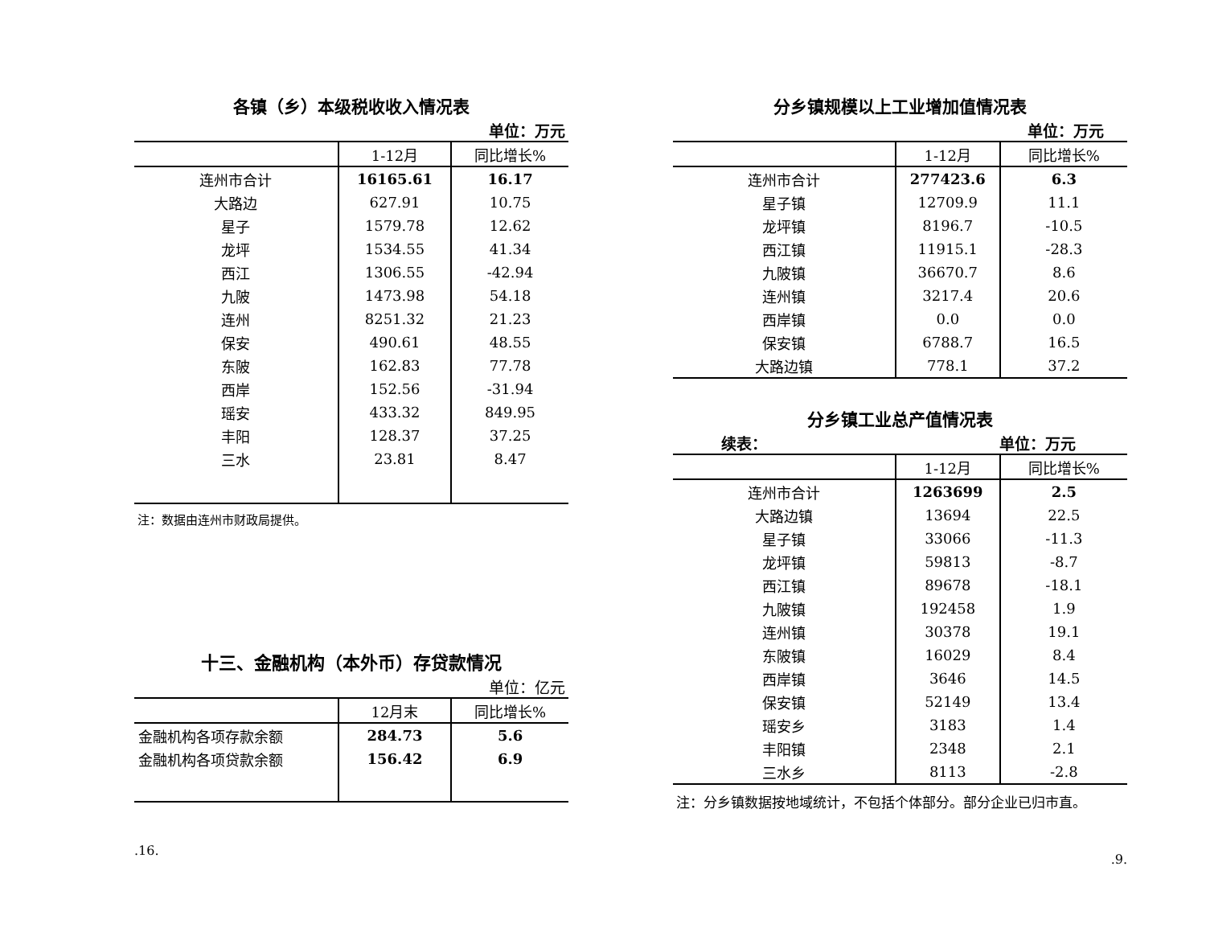各镇（乡）本级税收收入情况表
单位：万元
| | 1-12月 | 同比增长% |
| --- | --- | --- |
| 连州市合计 | 16165.61 | 16.17 |
| 大路边 | 627.91 | 10.75 |
| 星子 | 1579.78 | 12.62 |
| 龙坪 | 1534.55 | 41.34 |
| 西江 | 1306.55 | -42.94 |
| 九陂 | 1473.98 | 54.18 |
| 连州 | 8251.32 | 21.23 |
| 保安 | 490.61 | 48.55 |
| 东陂 | 162.83 | 77.78 |
| 西岸 | 152.56 | -31.94 |
| 瑶安 | 433.32 | 849.95 |
| 丰阳 | 128.37 | 37.25 |
| 三水 | 23.81 | 8.47 |
注：数据由连州市财政局提供。
十三、金融机构（本外币）存贷款情况
单位：亿元
| | 12月末 | 同比增长% |
| --- | --- | --- |
| 金融机构各项存款余额 | 284.73 | 5.6 |
| 金融机构各项贷款余额 | 156.42 | 6.9 |
.16.
分乡镇规模以上工业增加值情况表
单位：万元
| | 1-12月 | 同比增长% |
| --- | --- | --- |
| 连州市合计 | 277423.6 | 6.3 |
| 星子镇 | 12709.9 | 11.1 |
| 龙坪镇 | 8196.7 | -10.5 |
| 西江镇 | 11915.1 | -28.3 |
| 九陂镇 | 36670.7 | 8.6 |
| 连州镇 | 3217.4 | 20.6 |
| 西岸镇 | 0.0 | 0.0 |
| 保安镇 | 6788.7 | 16.5 |
| 大路边镇 | 778.1 | 37.2 |
分乡镇工业总产值情况表
续表： 单位：万元
| | 1-12月 | 同比增长% |
| --- | --- | --- |
| 连州市合计 | 1263699 | 2.5 |
| 大路边镇 | 13694 | 22.5 |
| 星子镇 | 33066 | -11.3 |
| 龙坪镇 | 59813 | -8.7 |
| 西江镇 | 89678 | -18.1 |
| 九陂镇 | 192458 | 1.9 |
| 连州镇 | 30378 | 19.1 |
| 东陂镇 | 16029 | 8.4 |
| 西岸镇 | 3646 | 14.5 |
| 保安镇 | 52149 | 13.4 |
| 瑶安乡 | 3183 | 1.4 |
| 丰阳镇 | 2348 | 2.1 |
| 三水乡 | 8113 | -2.8 |
注：分乡镇数据按地域统计，不包括个体部分。部分企业已归市直。
.9.